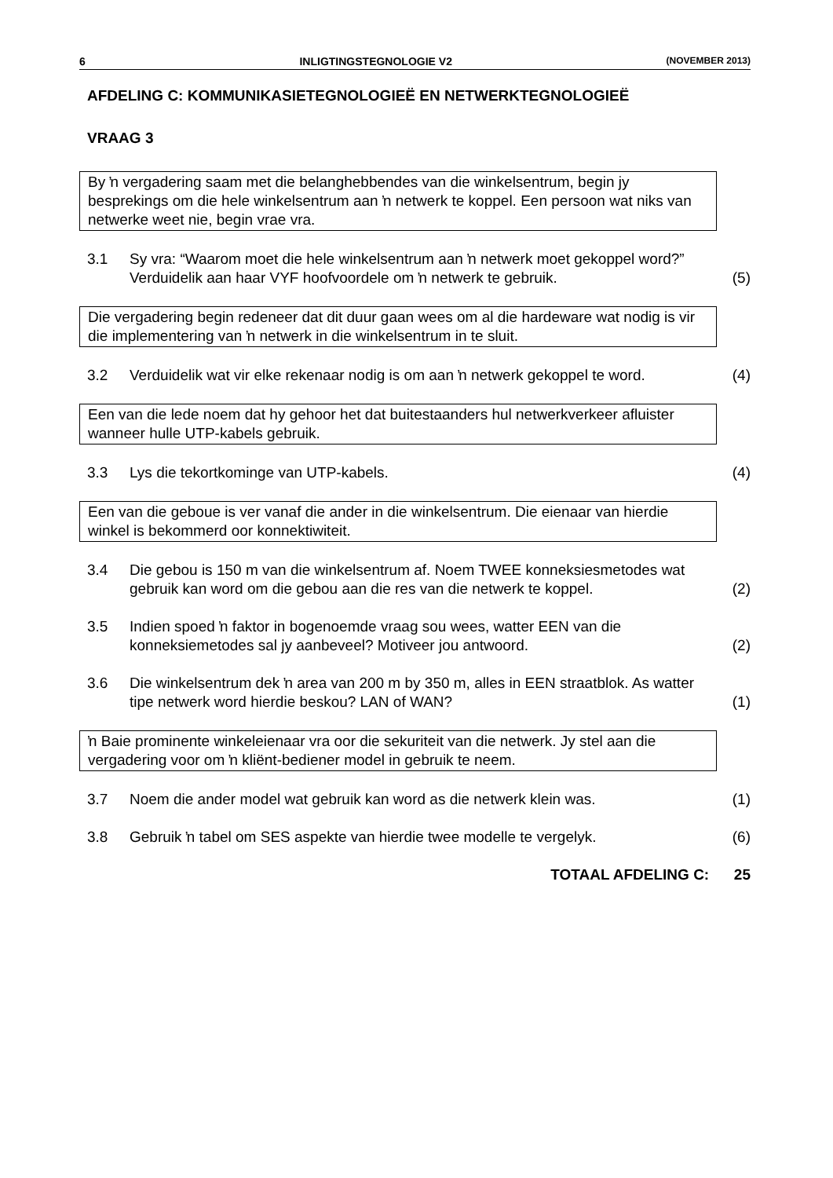6 INLIGTINGSTEGNOLOGIE V2 (NOVEMBER 2013)
AFDELING C: KOMMUNIKASIETEGNOLOGIEË EN NETWERKTEGNOLOGIEË
VRAAG 3
By ŉ vergadering saam met die belanghebbendes van die winkelsentrum, begin jy besprekings om die hele winkelsentrum aan ŉ netwerk te koppel. Een persoon wat niks van netwerke weet nie, begin vrae vra.
3.1 Sy vra: “Waarom moet die hele winkelsentrum aan ŉ netwerk moet gekoppel word?” Verduidelik aan haar VYF hoofvoordele om ŉ netwerk te gebruik. (5)
Die vergadering begin redeneer dat dit duur gaan wees om al die hardeware wat nodig is vir die implementering van ŉ netwerk in die winkelsentrum in te sluit.
3.2 Verduidelik wat vir elke rekenaar nodig is om aan ŉ netwerk gekoppel te word. (4)
Een van die lede noem dat hy gehoor het dat buitestaanders hul netwerkverkeer afluister wanneer hulle UTP-kabels gebruik.
3.3 Lys die tekortkominge van UTP-kabels. (4)
Een van die geboue is ver vanaf die ander in die winkelsentrum. Die eienaar van hierdie winkel is bekommerd oor konnektiwiteit.
3.4 Die gebou is 150 m van die winkelsentrum af. Noem TWEE konneksiesmetodes wat gebruik kan word om die gebou aan die res van die netwerk te koppel. (2)
3.5 Indien spoed ŉ faktor in bogenoemde vraag sou wees, watter EEN van die konneksiemetodes sal jy aanbeveel? Motiveer jou antwoord. (2)
3.6 Die winkelsentrum dek ŉ area van 200 m by 350 m, alles in EEN straatblok. As watter tipe netwerk word hierdie beskou? LAN of WAN? (1)
ŉ Baie prominente winkeleienaar vra oor die sekuriteit van die netwerk. Jy stel aan die vergadering voor om ŉ kliënt-bediener model in gebruik te neem.
3.7 Noem die ander model wat gebruik kan word as die netwerk klein was. (1)
3.8 Gebruik ŉ tabel om SES aspekte van hierdie twee modelle te vergelyk. (6)
TOTAAL AFDELING C: 25